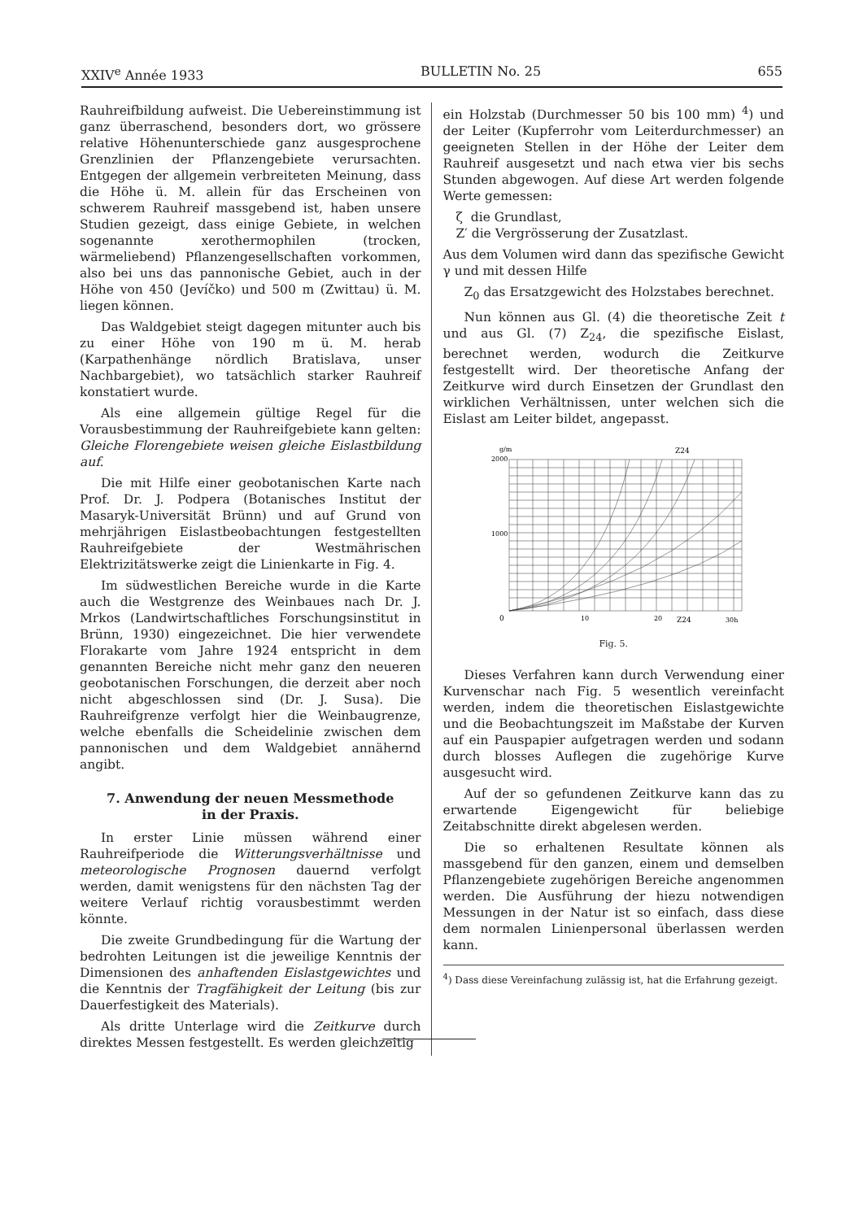XXIV<sup>e</sup> Année 1933 BULLETIN No. 25 655
Rauhreifbildung aufweist. Die Uebereinstimmung ist ganz überraschend, besonders dort, wo grössere relative Höhenunterschiede ganz ausgesprochene Grenzlinien der Pflanzengebiete verursachten. Entgegen der allgemein verbreiteten Meinung, dass die Höhe ü. M. allein für das Erscheinen von schwerem Rauhreif massgebend ist, haben unsere Studien gezeigt, dass einige Gebiete, in welchen sogenannte xerothermophilen (trocken, wärmeliebend) Pflanzengesellschaften vorkommen, also bei uns das pannonische Gebiet, auch in der Höhe von 450 (Jevíčko) und 500 m (Zwittau) ü. M. liegen können.
Das Waldgebiet steigt dagegen mitunter auch bis zu einer Höhe von 190 m ü. M. herab (Karpathenhänge nördlich Bratislava, unser Nachbargebiet), wo tatsächlich starker Rauhreif konstatiert wurde.
Als eine allgemein gültige Regel für die Vorausbestimmung der Rauhreifgebiete kann gelten: Gleiche Florengebiete weisen gleiche Eislastbildung auf.
Die mit Hilfe einer geobotanischen Karte nach Prof. Dr. J. Podpera (Botanisches Institut der Masaryk-Universität Brünn) und auf Grund von mehrjährigen Eislastbeobachtungen festgestellten Rauhreifgebiete der Westmährischen Elektrizitätswerke zeigt die Linienkarte in Fig. 4.
Im südwestlichen Bereiche wurde in die Karte auch die Westgrenze des Weinbaues nach Dr. J. Mrkos (Landwirtschaftliches Forschungsinstitut in Brünn, 1930) eingezeichnet. Die hier verwendete Florakarte vom Jahre 1924 entspricht in dem genannten Bereiche nicht mehr ganz den neueren geobotanischen Forschungen, die derzeit aber noch nicht abgeschlossen sind (Dr. J. Susa). Die Rauhreifgrenze verfolgt hier die Weinbaugrenze, welche ebenfalls die Scheidelinie zwischen dem pannonischen und dem Waldgebiet annähernd angibt.
7. Anwendung der neuen Messmethode
in der Praxis.
In erster Linie müssen während einer Rauhreifperiode die Witterungsverhältnisse und meteorologische Prognosen dauernd verfolgt werden, damit wenigstens für den nächsten Tag der weitere Verlauf richtig vorausbestimmt werden könnte.
Die zweite Grundbedingung für die Wartung der bedrohten Leitungen ist die jeweilige Kenntnis der Dimensionen des anhaftenden Eislastgewichtes und die Kenntnis der Tragfähigkeit der Leitung (bis zur Dauerfestigkeit des Materials).
Als dritte Unterlage wird die Zeitkurve durch direktes Messen festgestellt. Es werden gleichzeitig
ein Holzstab (Durchmesser 50 bis 100 mm) <sup>4</sup>) und der Leiter (Kupferrohr vom Leiterdurchmesser) an geeigneten Stellen in der Höhe der Leiter dem Rauhreif ausgesetzt und nach etwa vier bis sechs Stunden abgewogen. Auf diese Art werden folgende Werte gemessen:
ζ die Grundlast,
Z′ die Vergrösserung der Zusatzlast.
Aus dem Volumen wird dann das spezifische Gewicht γ und mit dessen Hilfe
Z<sub>0</sub> das Ersatzgewicht des Holzstabes berechnet.
Nun können aus Gl. (4) die theoretische Zeit t und aus Gl. (7) Z<sub>24</sub>, die spezifische Eislast, berechnet werden, wodurch die Zeitkurve festgestellt wird. Der theoretische Anfang der Zeitkurve wird durch Einsetzen der Grundlast den wirklichen Verhältnissen, unter welchen sich die Eislast am Leiter bildet, angepasst.
g/m
2000
1000
Z24
0
10
20
Z24
30h
Fig. 5.
Dieses Verfahren kann durch Verwendung einer Kurvenschar nach Fig. 5 wesentlich vereinfacht werden, indem die theoretischen Eislastgewichte und die Beobachtungszeit im Maßstabe der Kurven auf ein Pauspapier aufgetragen werden und sodann durch blosses Auflegen die zugehörige Kurve ausgesucht wird.
Auf der so gefundenen Zeitkurve kann das zu erwartende Eigengewicht für beliebige Zeitabschnitte direkt abgelesen werden.
Die so erhaltenen Resultate können als massgebend für den ganzen, einem und demselben Pflanzengebiete zugehörigen Bereiche angenommen werden. Die Ausführung der hiezu notwendigen Messungen in der Natur ist so einfach, dass diese dem normalen Linienpersonal überlassen werden kann.
<sup>4</sup>) Dass diese Vereinfachung zulässig ist, hat die Erfahrung gezeigt.